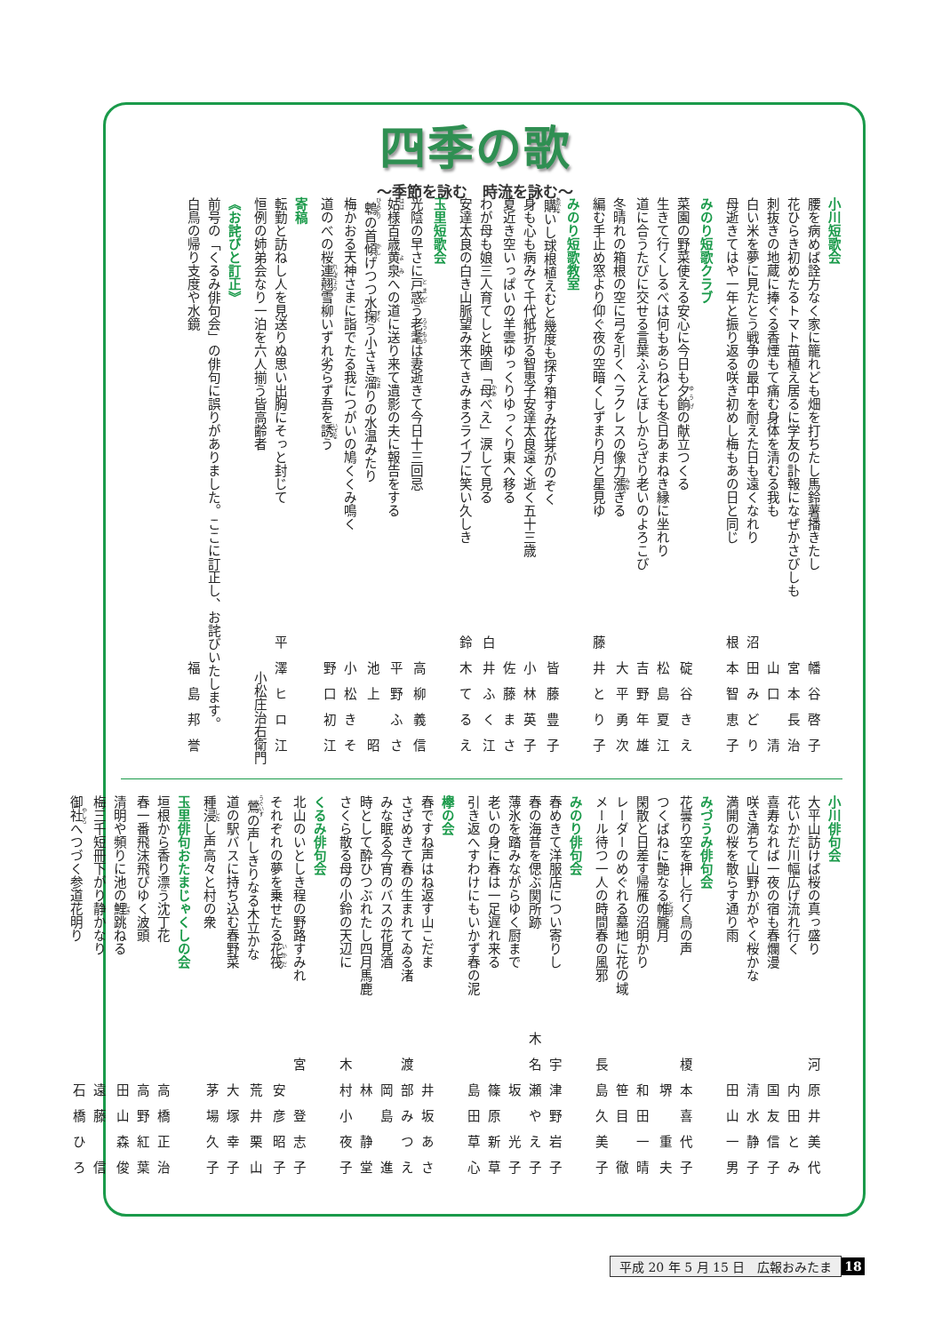四季の歌
～季節を詠む　時流を詠む～
小川短歌会
腰を病めば詮方なく家に籠れども畑を打ちたし馬鈴薯播きたし 幡谷啓子
花ひらき初めたるトマト苗植え居るに学友の訃報になぜかさびしも 宮本長治
刺抜きの地蔵に捧ぐる香煙もて痛む身体を清むる我も 山口　清
白い米を夢に見たとう戦争の最中を耐えた日も遠くなれり 沼田みどり
母逝きてはや一年と振り返る咲き初めし梅もあの日と同じ 根本智恵子
みのり短歌クラブ
菜園の野菜使える安心に今日も夕餉の献立つくる 碇谷きえ
生きて行くしるべは何もあらねども冬日あまねき縁に坐れり 松島夏江
道に合うたびに交せる言葉ふえとぼしからざり老いのよろこび 吉野年雄
冬晴れの箱根の空に弓を引くヘラクレスの像力漲ぎる 大平勇次
編む手止め窓より仰ぐ夜の空暗くしずまり月と星見ゆ 藤井とり子
みのり短歌教室
購いし球根植えむと幾度も探す箱すみ花芽がのぞく 皆藤豊子
身も心も病みて千代紙折る智恵子安達太良遠く逝く五十三歳 小林英子
夏近き空いっぱいの羊雲ゆっくりゆっくり東へ移る 佐藤まさ
わが母も娘三人育てしと映画「母べえ」涙して見る 白井ふく江
安達太良の白き山脈望み来てきみまろライブに笑い久しき 鈴木てるえ
玉里短歌会
光陰の早さに戸惑う老耄は妻逝きて今日十三回忌 高柳義信
姑様百歳黄泉への道に送り来て遺影の夫に報告をする 平野ふさ
鵯の首傾げつつ水掬う小さき溜りの水温みたり 池上　昭
梅かおる天神さまに詣でたる我につがいの鳩くくみ鳴く 小松きそ
道のべの桜連翹雪柳いずれ劣らず吾を誘う 野口初江
寄稿
転勤と訪ねし人を見送りぬ思い出胸にそっと封じて 平澤ヒロ江
恒例の姉弟会なり一泊を六人揃う皆高齢者 小松庄治右衛門
《お詫びと訂正》
前号の「くるみ俳句会」の俳句に誤りがありました。ここに訂正し、お詫びいたします。
白鳥の帰り支度や水鏡 福島邦誉
小川俳句会
大平山訪けば桜の真っ盛り 河原井美代
花いかだ川幅広げ流れ行く 内田とみ
喜寿なれば一夜の宿も春爛漫 国友信子
咲き満ちて山野かがやく桜かな 清水静子
満開の桜を散らす通り雨 田山一男
みづうみ俳句会
花曇り空を押し行く鳥の声 榎本喜代子
つくばねに艶なる帷朧月 堺　重夫
閑散と日差す帰雁の沼明かり 和田一晴
レーダーのめぐれる墓地に花の域 笹目　徹
メール待つ一人の時間春の風邪 長島久美子
みのり俳句会
春めきて洋服店につい寄りし 宇津野岩子
春の海昔を偲ぶ関所跡 木名瀬やえ子
薄氷を踏みながらゆく厨まで 坂　光子
老いの身に春は一足遅れ来る 篠原新草
引き返へすわけにもいかず春の泥 島田草心
欅の会
春ですね声はね返す山こだま 井坂あさ
さざめきて春の生まれてゐる渚 渡部みつえ
みな眠る今宵のバスの花見酒 岡島　進
時として酔ひつぶれたし四月馬鹿 林　静堂
さくら散る母の小鈴の天辺に 木村小夜子
くるみ俳句会
北山のいとしき程の野路すみれ 宮　登志子
それぞれの夢を乗せたる花筏 安彦昭子
鶯の声しきりなる木立かな 荒井栗山
道の駅バスに持ち込む春野菜 大塚幸子
種浸し声高々と村の衆 茅場久子
玉里俳句おたまじゃくしの会
垣根から香り漂う沈丁花 高橋正治
春一番飛沫飛びゆく波頭 高野紅葉
清明や頻りに池の鯉跳ねる 田山森俊
梅三千短冊下がり静かなり 遠藤　信
御社へつづく参道花明り 石橋ひろ
平成 20 年 5 月 15 日　広報おみたま 18